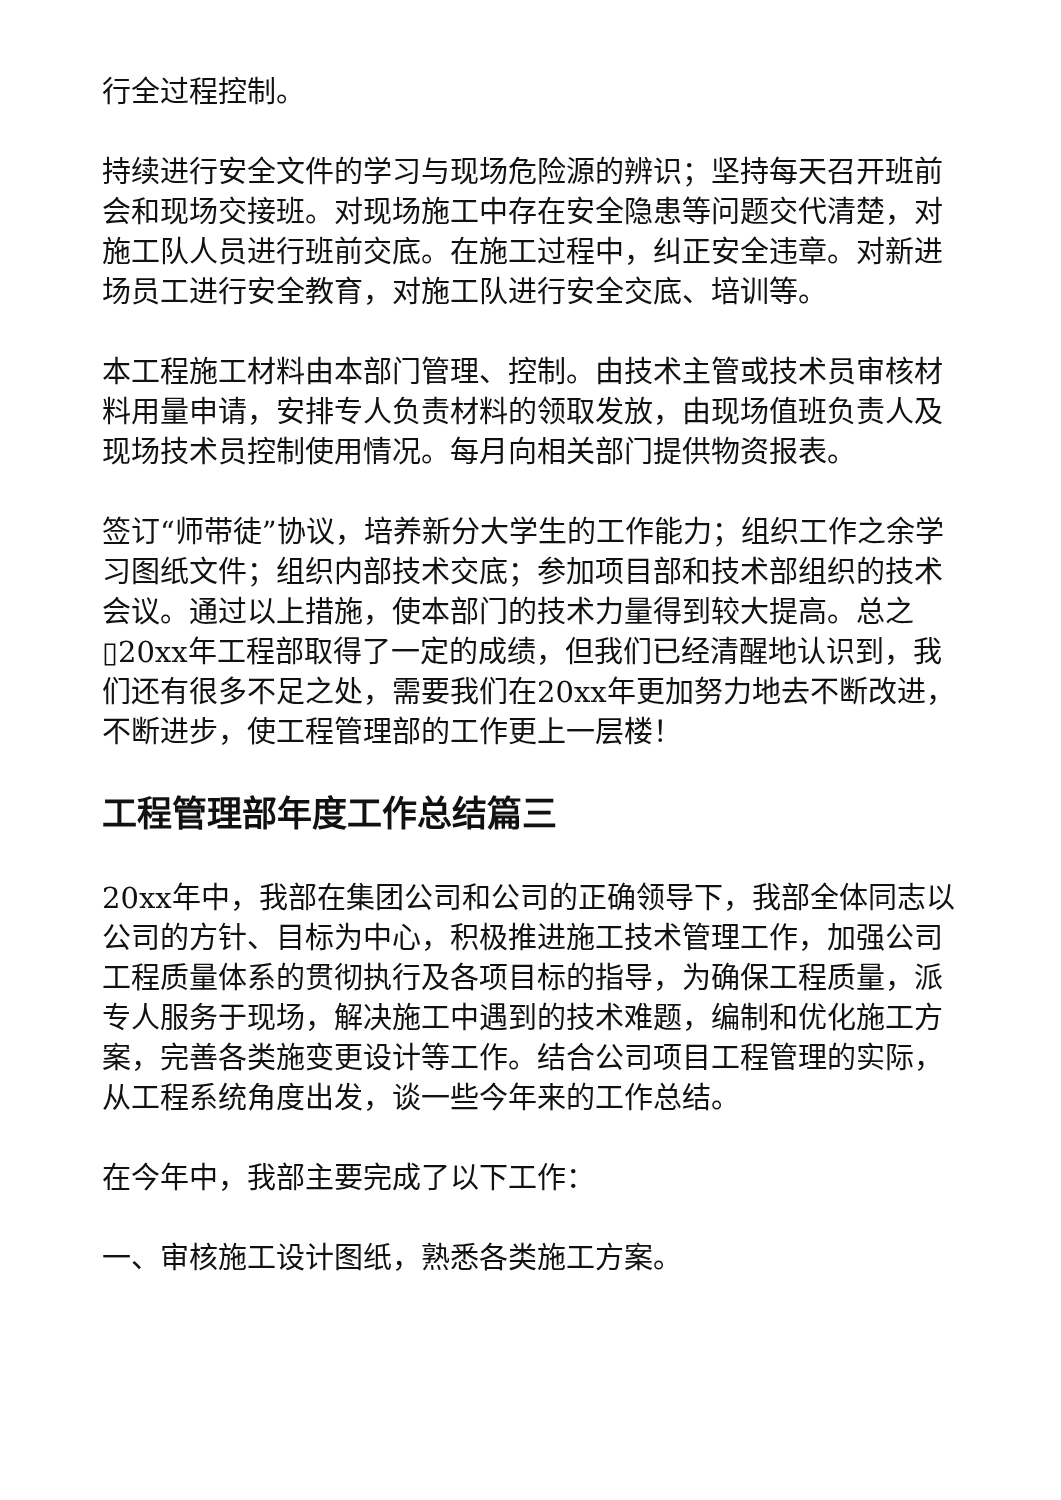行全过程控制。
持续进行安全文件的学习与现场危险源的辨识；坚持每天召开班前会和现场交接班。对现场施工中存在安全隐患等问题交代清楚，对施工队人员进行班前交底。在施工过程中，纠正安全违章。对新进场员工进行安全教育，对施工队进行安全交底、培训等。
本工程施工材料由本部门管理、控制。由技术主管或技术员审核材料用量申请，安排专人负责材料的领取发放，由现场值班负责人及现场技术员控制使用情况。每月向相关部门提供物资报表。
签订“师带徒”协议，培养新分大学生的工作能力；组织工作之余学习图纸文件；组织内部技术交底；参加项目部和技术部组织的技术会议。通过以上措施，使本部门的技术力量得到较大提高。总之▯20xx年工程部取得了一定的成绩，但我们已经清醒地认识到，我们还有很多不足之处，需要我们在20xx年更加努力地去不断改进，不断进步，使工程管理部的工作更上一层楼！
工程管理部年度工作总结篇三
20xx年中，我部在集团公司和公司的正确领导下，我部全体同志以公司的方针、目标为中心，积极推进施工技术管理工作，加强公司工程质量体系的贯彻执行及各项目标的指导，为确保工程质量，派专人服务于现场，解决施工中遇到的技术难题，编制和优化施工方案，完善各类施变更设计等工作。结合公司项目工程管理的实际，从工程系统角度出发，谈一些今年来的工作总结。
在今年中，我部主要完成了以下工作：
一、审核施工设计图纸，熟悉各类施工方案。